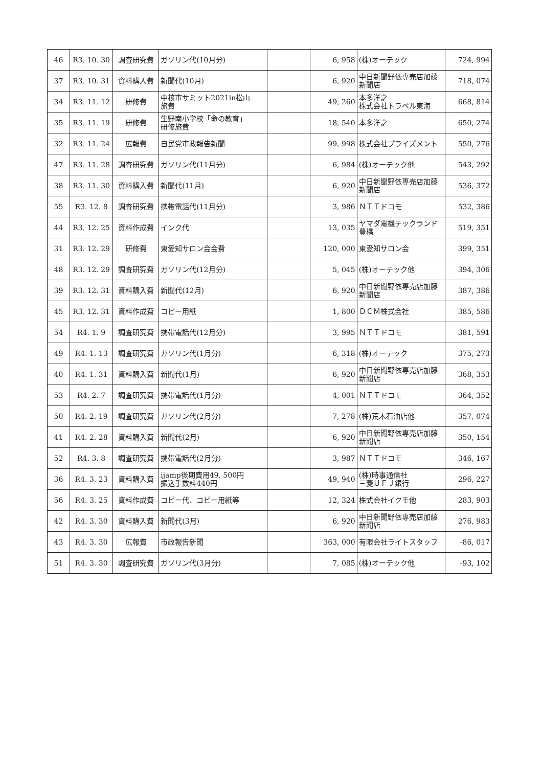| 46 | R3. 10. 30 | 調査研究費 | ガソリン代(10月分) | | 6, 958 | (株)オーテック | 724, 994 |
| 37 | R3. 10. 31 | 資料購入費 | 新聞代(10月) | | 6, 920 | 中日新聞野依専売店加藤新聞店 | 718, 074 |
| 34 | R3. 11. 12 | 研修費 | 中核市サミット2021in松山 旅費 | | 49, 260 | 本多洋之 株式会社トラベル東海 | 668, 814 |
| 35 | R3. 11. 19 | 研修費 | 生野南小学校「命の教育」 研修旅費 | | 18, 540 | 本多洋之 | 650, 274 |
| 32 | R3. 11. 24 | 広報費 | 自民党市政報告新聞 | | 99, 998 | 株式会社プライズメント | 550, 276 |
| 47 | R3. 11. 28 | 調査研究費 | ガソリン代(11月分) | | 6, 984 | (株)オーテック他 | 543, 292 |
| 38 | R3. 11. 30 | 資料購入費 | 新聞代(11月) | | 6, 920 | 中日新聞野依専売店加藤新聞店 | 536, 372 |
| 55 | R3. 12. 8 | 調査研究費 | 携帯電話代(11月分) | | 3, 986 | ＮＴＴドコモ | 532, 386 |
| 44 | R3. 12. 25 | 資料作成費 | インク代 | | 13, 035 | ヤマダ電機テックランド豊橋 | 519, 351 |
| 31 | R3. 12. 29 | 研修費 | 東愛知サロン会会費 | | 120, 000 | 東愛知サロン会 | 399, 351 |
| 48 | R3. 12. 29 | 調査研究費 | ガソリン代(12月分) | | 5, 045 | (株)オーテック他 | 394, 306 |
| 39 | R3. 12. 31 | 資料購入費 | 新聞代(12月) | | 6, 920 | 中日新聞野依専売店加藤新聞店 | 387, 386 |
| 45 | R3. 12. 31 | 資料作成費 | コピー用紙 | | 1, 800 | ＤＣＭ株式会社 | 385, 586 |
| 54 | R4. 1. 9 | 調査研究費 | 携帯電話代(12月分) | | 3, 995 | ＮＴＴドコモ | 381, 591 |
| 49 | R4. 1. 13 | 調査研究費 | ガソリン代(1月分) | | 6, 318 | (株)オーテック | 375, 273 |
| 40 | R4. 1. 31 | 資料購入費 | 新聞代(1月) | | 6, 920 | 中日新聞野依専売店加藤新聞店 | 368, 353 |
| 53 | R4. 2. 7 | 調査研究費 | 携帯電話代(1月分) | | 4, 001 | ＮＴＴドコモ | 364, 352 |
| 50 | R4. 2. 19 | 調査研究費 | ガソリン代(2月分) | | 7, 278 | (株)荒木石油店他 | 357, 074 |
| 41 | R4. 2. 28 | 資料購入費 | 新聞代(2月) | | 6, 920 | 中日新聞野依専売店加藤新聞店 | 350, 154 |
| 52 | R4. 3. 8 | 調査研究費 | 携帯電話代(2月分) | | 3, 987 | ＮＴＴドコモ | 346, 167 |
| 36 | R4. 3. 23 | 資料購入費 | ijamp後期費用49, 500円 振込手数料440円 | | 49, 940 | (株)時事通信社 三菱ＵＦＪ銀行 | 296, 227 |
| 56 | R4. 3. 25 | 資料作成費 | コピー代、コピー用紙等 | | 12, 324 | 株式会社イクモ他 | 283, 903 |
| 42 | R4. 3. 30 | 資料購入費 | 新聞代(3月) | | 6, 920 | 中日新聞野依専売店加藤新聞店 | 276, 983 |
| 43 | R4. 3. 30 | 広報費 | 市政報告新聞 | | 363, 000 | 有限会社ライトスタッフ | -86, 017 |
| 51 | R4. 3. 30 | 調査研究費 | ガソリン代(3月分) | | 7, 085 | (株)オーテック他 | -93, 102 |